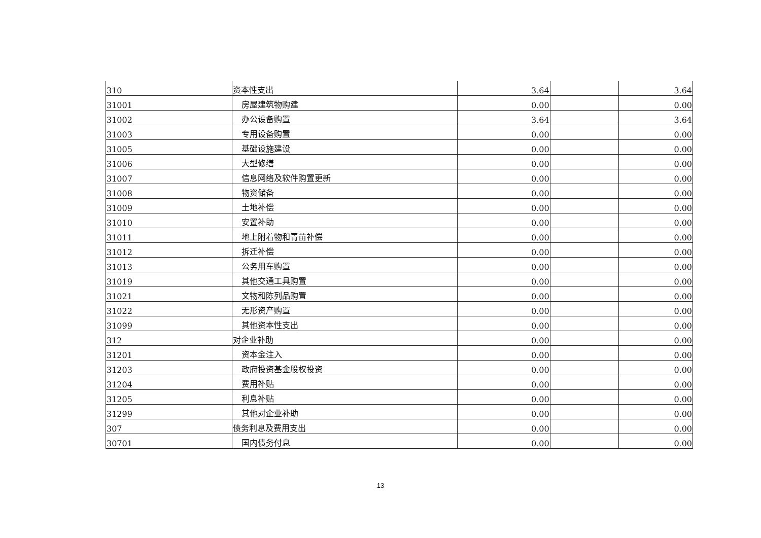| 310 | 资本性支出 | 3.64 | | 3.64 |
| 31001 | 房屋建筑物购建 | 0.00 | | 0.00 |
| 31002 | 办公设备购置 | 3.64 | | 3.64 |
| 31003 | 专用设备购置 | 0.00 | | 0.00 |
| 31005 | 基础设施建设 | 0.00 | | 0.00 |
| 31006 | 大型修缮 | 0.00 | | 0.00 |
| 31007 | 信息网络及软件购置更新 | 0.00 | | 0.00 |
| 31008 | 物资储备 | 0.00 | | 0.00 |
| 31009 | 土地补偿 | 0.00 | | 0.00 |
| 31010 | 安置补助 | 0.00 | | 0.00 |
| 31011 | 地上附着物和青苗补偿 | 0.00 | | 0.00 |
| 31012 | 拆迁补偿 | 0.00 | | 0.00 |
| 31013 | 公务用车购置 | 0.00 | | 0.00 |
| 31019 | 其他交通工具购置 | 0.00 | | 0.00 |
| 31021 | 文物和陈列品购置 | 0.00 | | 0.00 |
| 31022 | 无形资产购置 | 0.00 | | 0.00 |
| 31099 | 其他资本性支出 | 0.00 | | 0.00 |
| 312 | 对企业补助 | 0.00 | | 0.00 |
| 31201 | 资本金注入 | 0.00 | | 0.00 |
| 31203 | 政府投资基金股权投资 | 0.00 | | 0.00 |
| 31204 | 费用补贴 | 0.00 | | 0.00 |
| 31205 | 利息补贴 | 0.00 | | 0.00 |
| 31299 | 其他对企业补助 | 0.00 | | 0.00 |
| 307 | 债务利息及费用支出 | 0.00 | | 0.00 |
| 30701 | 国内债务付息 | 0.00 | | 0.00 |
13